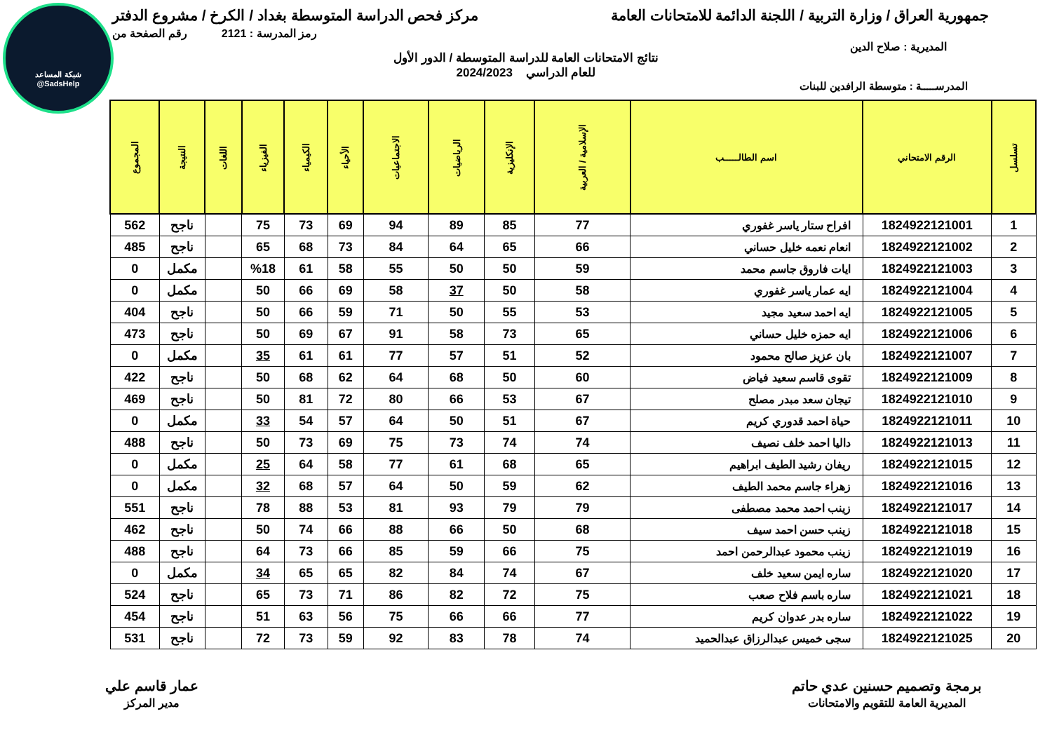شبكة المساعد
@SadsHelp
جمهورية العراق / وزارة التربية / اللجنة الدائمة للامتحانات العامة مركز فحص الدراسة المتوسطة بغداد / الكرخ / مشروع الدفتر
رمز المدرسة : 2121 رقم الصفحة من
المديرية : صلاح الدين
نتائج الامتحانات العامة للدراسة المتوسطة / الدور الأول
للعام الدراسي 2024/2023
المدرســـــة : متوسطة الرافدين للبنات
| تسلسل | الرقم الامتحاني | اسم الطالـــــب | الإسلامية / العربية | الإنكليزية | الرياضيات | الاجتماعيات | الأحياء | الكيمياء | الفيزياء | اللغات | النتيجة | المجموع |
| --- | --- | --- | --- | --- | --- | --- | --- | --- | --- | --- | --- | --- |
| 1 | 1824922121001 | افراح ستار ياسر غفوري | 77 | 85 | 89 | 94 | 69 | 73 | 75 | | ناجح | 562 |
| 2 | 1824922121002 | انعام نعمه خليل حساني | 66 | 65 | 64 | 84 | 73 | 68 | 65 | | ناجح | 485 |
| 3 | 1824922121003 | ايات فاروق جاسم محمد | 59 | 50 | 50 | 55 | 58 | 61 | %18 | | مكمل | 0 |
| 4 | 1824922121004 | ايه عمار ياسر غفوري | 58 | 50 | 37 | 58 | 69 | 66 | 50 | | مكمل | 0 |
| 5 | 1824922121005 | ايه احمد سعيد مجيد | 53 | 55 | 50 | 71 | 59 | 66 | 50 | | ناجح | 404 |
| 6 | 1824922121006 | ايه حمزه خليل حساني | 65 | 73 | 58 | 91 | 67 | 69 | 50 | | ناجح | 473 |
| 7 | 1824922121007 | بان عزيز صالح محمود | 52 | 51 | 57 | 77 | 61 | 61 | 35 | | مكمل | 0 |
| 8 | 1824922121009 | تقوى قاسم سعيد فياض | 60 | 50 | 68 | 64 | 62 | 68 | 50 | | ناجح | 422 |
| 9 | 1824922121010 | تيجان سعد مبدر مصلح | 67 | 53 | 66 | 80 | 72 | 81 | 50 | | ناجح | 469 |
| 10 | 1824922121011 | حياة احمد قدوري كريم | 67 | 51 | 50 | 64 | 57 | 54 | 33 | | مكمل | 0 |
| 11 | 1824922121013 | داليا احمد خلف نصيف | 74 | 74 | 73 | 75 | 69 | 73 | 50 | | ناجح | 488 |
| 12 | 1824922121015 | ريفان رشيد الطيف ابراهيم | 65 | 68 | 61 | 77 | 58 | 64 | 25 | | مكمل | 0 |
| 13 | 1824922121016 | زهراء جاسم محمد الطيف | 62 | 59 | 50 | 64 | 57 | 68 | 32 | | مكمل | 0 |
| 14 | 1824922121017 | زينب احمد محمد مصطفى | 79 | 79 | 93 | 81 | 53 | 88 | 78 | | ناجح | 551 |
| 15 | 1824922121018 | زينب حسن احمد سيف | 68 | 50 | 66 | 88 | 66 | 74 | 50 | | ناجح | 462 |
| 16 | 1824922121019 | زينب محمود عبدالرحمن احمد | 75 | 66 | 59 | 85 | 66 | 73 | 64 | | ناجح | 488 |
| 17 | 1824922121020 | ساره ايمن سعيد خلف | 67 | 74 | 84 | 82 | 65 | 65 | 34 | | مكمل | 0 |
| 18 | 1824922121021 | ساره باسم فلاح صعب | 75 | 72 | 82 | 86 | 71 | 73 | 65 | | ناجح | 524 |
| 19 | 1824922121022 | ساره بدر عدوان كريم | 77 | 66 | 66 | 75 | 56 | 63 | 51 | | ناجح | 454 |
| 20 | 1824922121025 | سجى خميس عبدالرزاق عبدالحميد | 74 | 78 | 83 | 92 | 59 | 73 | 72 | | ناجح | 531 |
برمجة وتصميم حسنين عدي حاتم
المديرية العامة للتقويم والامتحانات
عمار قاسم علي
مدير المركز